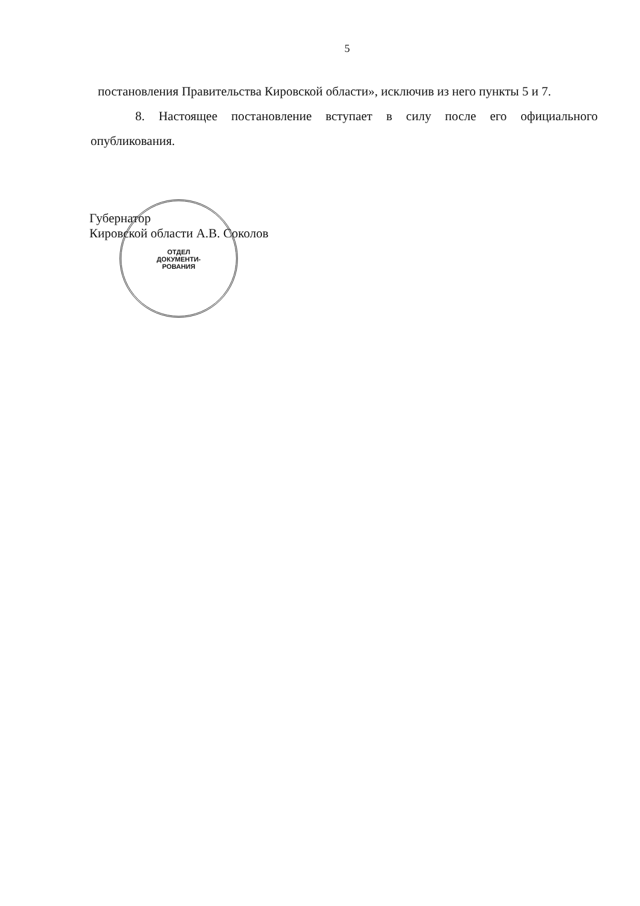5
постановления Правительства Кировской области», исключив из него пункты 5 и 7.
8. Настоящее постановление вступает в силу после его официального опубликования.
ОТДЕЛ
ДОКУМЕНТИ-
РОВАНИЯ
Губернатор
Кировской области А.В. Соколов